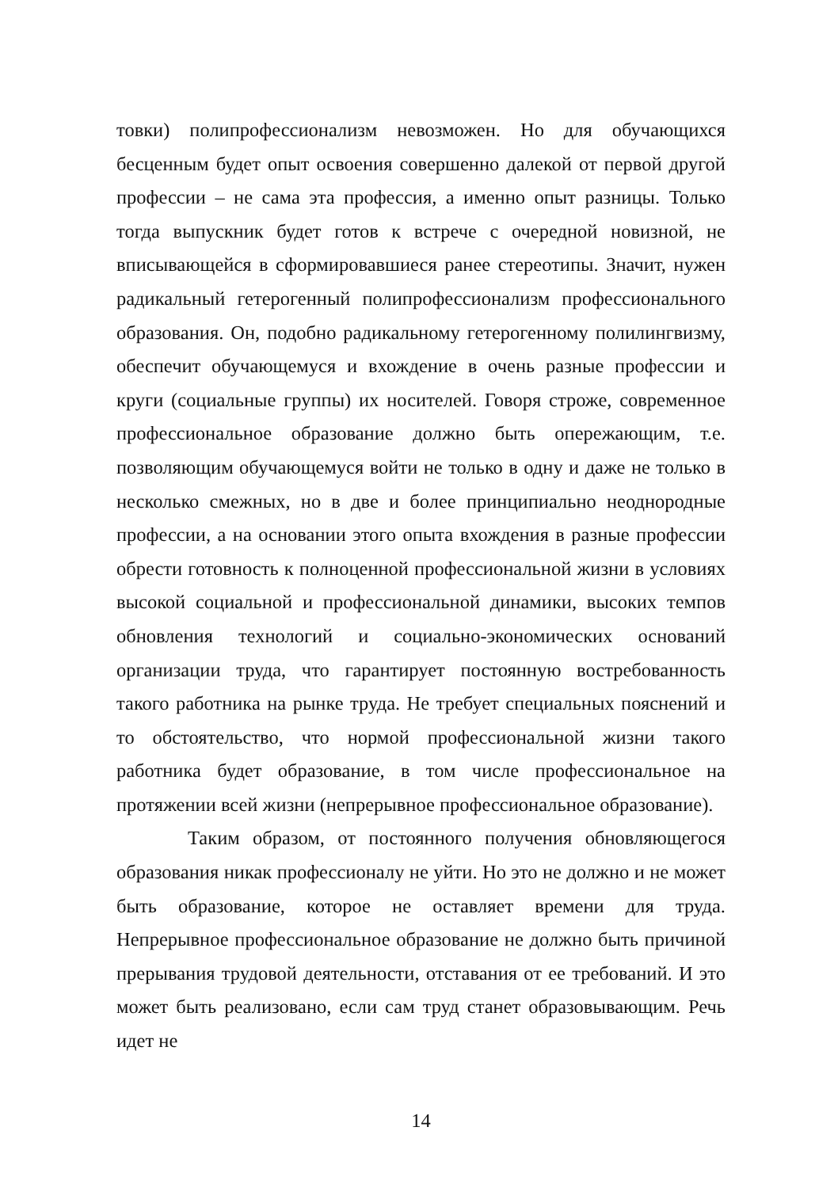товки) полипрофессионализм невозможен. Но для обучающихся бесценным будет опыт освоения совершенно далекой от первой другой профессии – не сама эта профессия, а именно опыт разницы. Только тогда выпускник будет готов к встрече с очередной новизной, не вписывающейся в сформировавшиеся ранее стереотипы. Значит, нужен радикальный гетерогенный полипрофессионализм профессионального образования. Он, подобно радикальному гетерогенному полилингвизму, обеспечит обучающемуся и вхождение в очень разные профессии и круги (социальные группы) их носителей. Говоря строже, современное профессиональное образование должно быть опережающим, т.е. позволяющим обучающемуся войти не только в одну и даже не только в несколько смежных, но в две и более принципиально неоднородные профессии, а на основании этого опыта вхождения в разные профессии обрести готовность к полноценной профессиональной жизни в условиях высокой социальной и профессиональной динамики, высоких темпов обновления технологий и социально-экономических оснований организации труда, что гарантирует постоянную востребованность такого работника на рынке труда. Не требует специальных пояснений и то обстоятельство, что нормой профессиональной жизни такого работника будет образование, в том числе профессиональное на протяжении всей жизни (непрерывное профессиональное образование).
Таким образом, от постоянного получения обновляющегося образования никак профессионалу не уйти. Но это не должно и не может быть образование, которое не оставляет времени для труда. Непрерывное профессиональное образование не должно быть причиной прерывания трудовой деятельности, отставания от ее требований. И это может быть реализовано, если сам труд станет образовывающим. Речь идет не
14